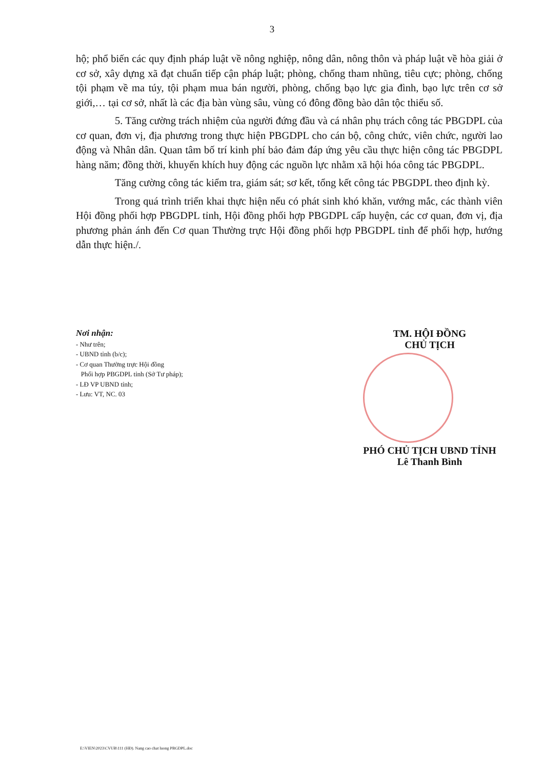3
hộ; phổ biến các quy định pháp luật về nông nghiệp, nông dân, nông thôn và pháp luật về hòa giải ở cơ sở, xây dựng xã đạt chuẩn tiếp cận pháp luật; phòng, chống tham nhũng, tiêu cực; phòng, chống tội phạm về ma túy, tội phạm mua bán người, phòng, chống bạo lực gia đình, bạo lực trên cơ sở giới,… tại cơ sở, nhất là các địa bàn vùng sâu, vùng có đông đồng bào dân tộc thiểu số.
5. Tăng cường trách nhiệm của người đứng đầu và cá nhân phụ trách công tác PBGDPL của cơ quan, đơn vị, địa phương trong thực hiện PBGDPL cho cán bộ, công chức, viên chức, người lao động và Nhân dân. Quan tâm bố trí kinh phí bảo đảm đáp ứng yêu cầu thực hiện công tác PBGDPL hàng năm; đồng thời, khuyến khích huy động các nguồn lực nhằm xã hội hóa công tác PBGDPL.
Tăng cường công tác kiểm tra, giám sát; sơ kết, tổng kết công tác PBGDPL theo định kỳ.
Trong quá trình triển khai thực hiện nếu có phát sinh khó khăn, vướng mắc, các thành viên Hội đồng phối hợp PBGDPL tỉnh, Hội đồng phối hợp PBGDPL cấp huyện, các cơ quan, đơn vị, địa phương phản ánh đến Cơ quan Thường trực Hội đồng phối hợp PBGDPL tỉnh để phối hợp, hướng dẫn thực hiện./.
Nơi nhận:
- Như trên;
- UBND tỉnh (b/c);
- Cơ quan Thường trực Hội đồng
Phối hợp PBGDPL tỉnh (Sở Tư pháp);
- LĐ VP UBND tỉnh;
- Lưu: VT, NC. 03
TM. HỘI ĐỒNG
CHỦ TỊCH
PHÓ CHỦ TỊCH UBND TỈNH
Lê Thanh Bình
E:\VIEN\2023\CVUB\111 (HĐ). Nang cao chat luong PBGDPL.doc